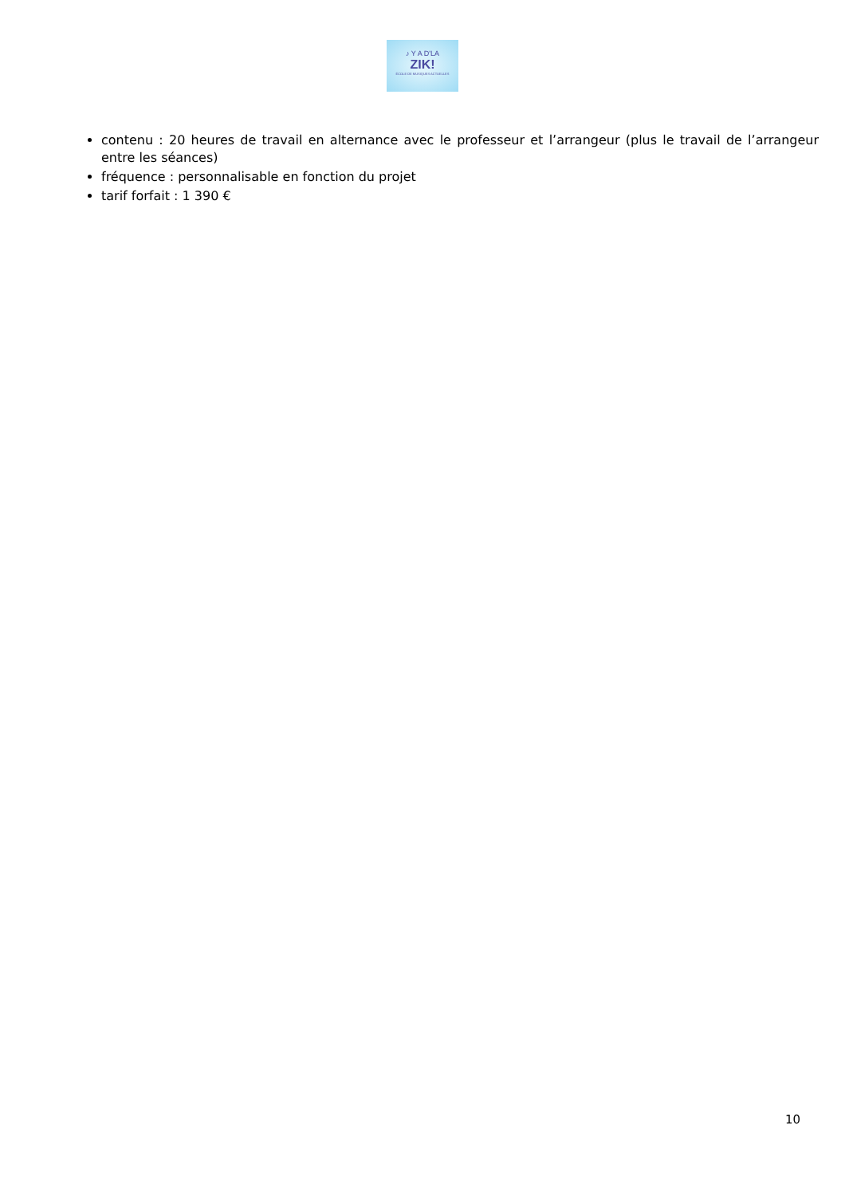♪ Y A D'LA
ZIK!
ÉCOLE DE MUSIQUES ACTUELLES
contenu : 20 heures de travail en alternance avec le professeur et l’arrangeur (plus le travail de l’arrangeur entre les séances)
fréquence : personnalisable en fonction du projet
tarif forfait : 1 390 €
10